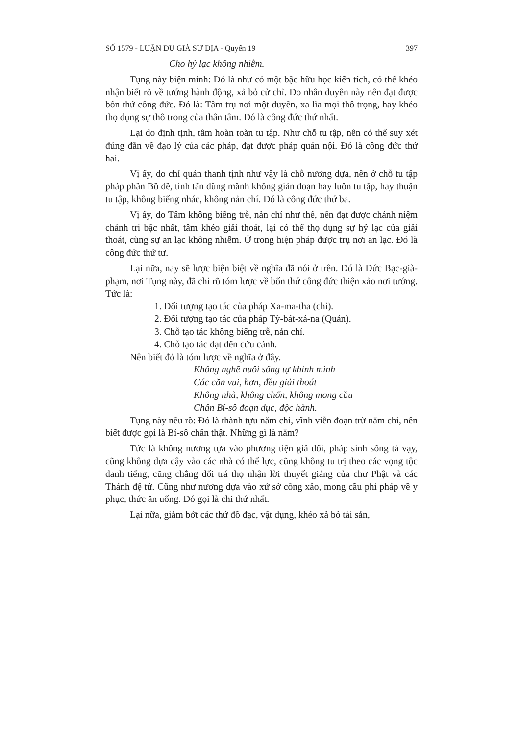SỐ 1579 - LUẬN DU GIÀ SƯ ĐỊA - Quyển 19 397
Cho hỷ lạc không nhiễm.
Tụng này biện minh: Đó là như có một bậc hữu học kiến tích, có thể khéo nhận biết rõ về tướng hành động, xả bỏ cử chỉ. Do nhân duyên này nên đạt được bốn thứ công đức. Đó là: Tâm trụ nơi một duyên, xa lìa mọi thô trọng, hay khéo thọ dụng sự thô trong của thân tâm. Đó là công đức thứ nhất.
Lại do định tịnh, tâm hoàn toàn tu tập. Như chỗ tu tập, nên có thể suy xét đúng đắn về đạo lý của các pháp, đạt được pháp quán nội. Đó là công đức thứ hai.
Vị ấy, do chỉ quán thanh tịnh như vậy là chỗ nương dựa, nên ở chỗ tu tập pháp phần Bồ đề, tinh tấn dũng mãnh không gián đoạn hay luôn tu tập, hay thuận tu tập, không biếng nhác, không nản chí. Đó là công đức thứ ba.
Vị ấy, do Tâm không biếng trễ, nản chí như thế, nên đạt được chánh niệm chánh tri bậc nhất, tâm khéo giải thoát, lại có thể thọ dụng sự hỷ lạc của giải thoát, cùng sự an lạc không nhiễm. Ở trong hiện pháp được trụ nơi an lạc. Đó là công đức thứ tư.
Lại nữa, nay sẽ lược biện biệt về nghĩa đã nói ở trên. Đó là Đức Bạc-già-phạm, nơi Tụng này, đã chỉ rõ tóm lược về bốn thứ công đức thiện xảo nơi tướng. Tức là:
1. Đối tượng tạo tác của pháp Xa-ma-tha (chỉ).
2. Đối tượng tạo tác của pháp Tỳ-bát-xá-na (Quán).
3. Chỗ tạo tác không biếng trễ, nản chí.
4. Chỗ tạo tác đạt đến cứu cánh.
Nên biết đó là tóm lược về nghĩa ở đây.
Không nghề nuôi sống tự khinh mình
Các căn vui, hơn, đều giải thoát
Không nhà, không chốn, không mong cầu
Chân Bí-sô đoạn dục, độc hành.
Tụng này nêu rõ: Đó là thành tựu năm chi, vĩnh viễn đoạn trừ năm chi, nên biết được gọi là Bí-sô chân thật. Những gì là năm?
Tức là không nương tựa vào phương tiện giả dối, pháp sinh sống tà vạy, cũng không dựa cậy vào các nhà có thế lực, cũng không tu trị theo các vọng tộc danh tiếng, cũng chẳng dối trá thọ nhận lời thuyết giảng của chư Phật và các Thánh đệ tử. Cũng như nương dựa vào xứ sở công xảo, mong cầu phi pháp về y phục, thức ăn uống. Đó gọi là chi thứ nhất.
Lại nữa, giảm bớt các thứ đồ đạc, vật dụng, khéo xả bỏ tài sản,